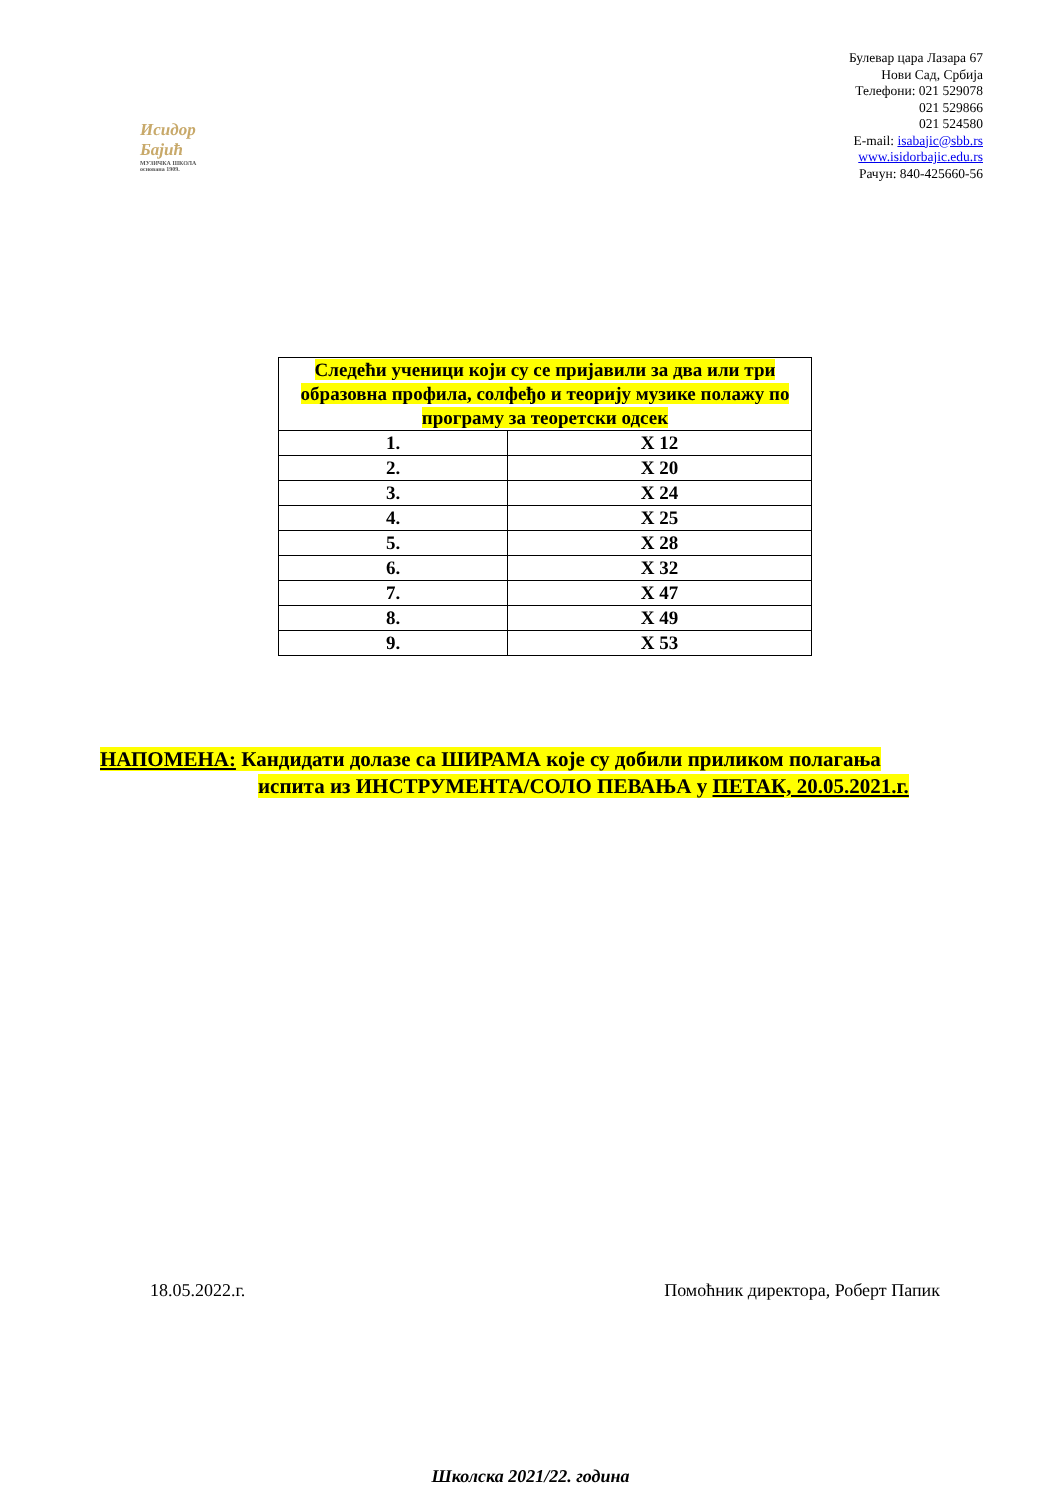Исидор Бајић
МУЗИЧКА ШКОЛА основана 1909.
Булевар цара Лазара 67
Нови Сад, Србија
Телефони: 021 529078
021 529866
021 524580
E-mail: isabajic@sbb.rs
www.isidorbajic.edu.rs
Рачун: 840-425660-56
| Следећи ученици који су се пријавили за два или три образовна профила, солфеђо и теорију музике полажу по програму за теоретски одсек | |
| --- | --- |
| 1. | X 12 |
| 2. | X 20 |
| 3. | X 24 |
| 4. | X 25 |
| 5. | X 28 |
| 6. | X 32 |
| 7. | X 47 |
| 8. | X 49 |
| 9. | X 53 |
НАПОМЕНА: Кандидати долазе са ШИРАМА које су добили приликом полагања
испита из ИНСТРУМЕНТА/СОЛО ПЕВАЊА у ПЕТАК, 20.05.2021.г.
18.05.2022.г. Помоћник директора, Роберт Папик
Школска 2021/22. година